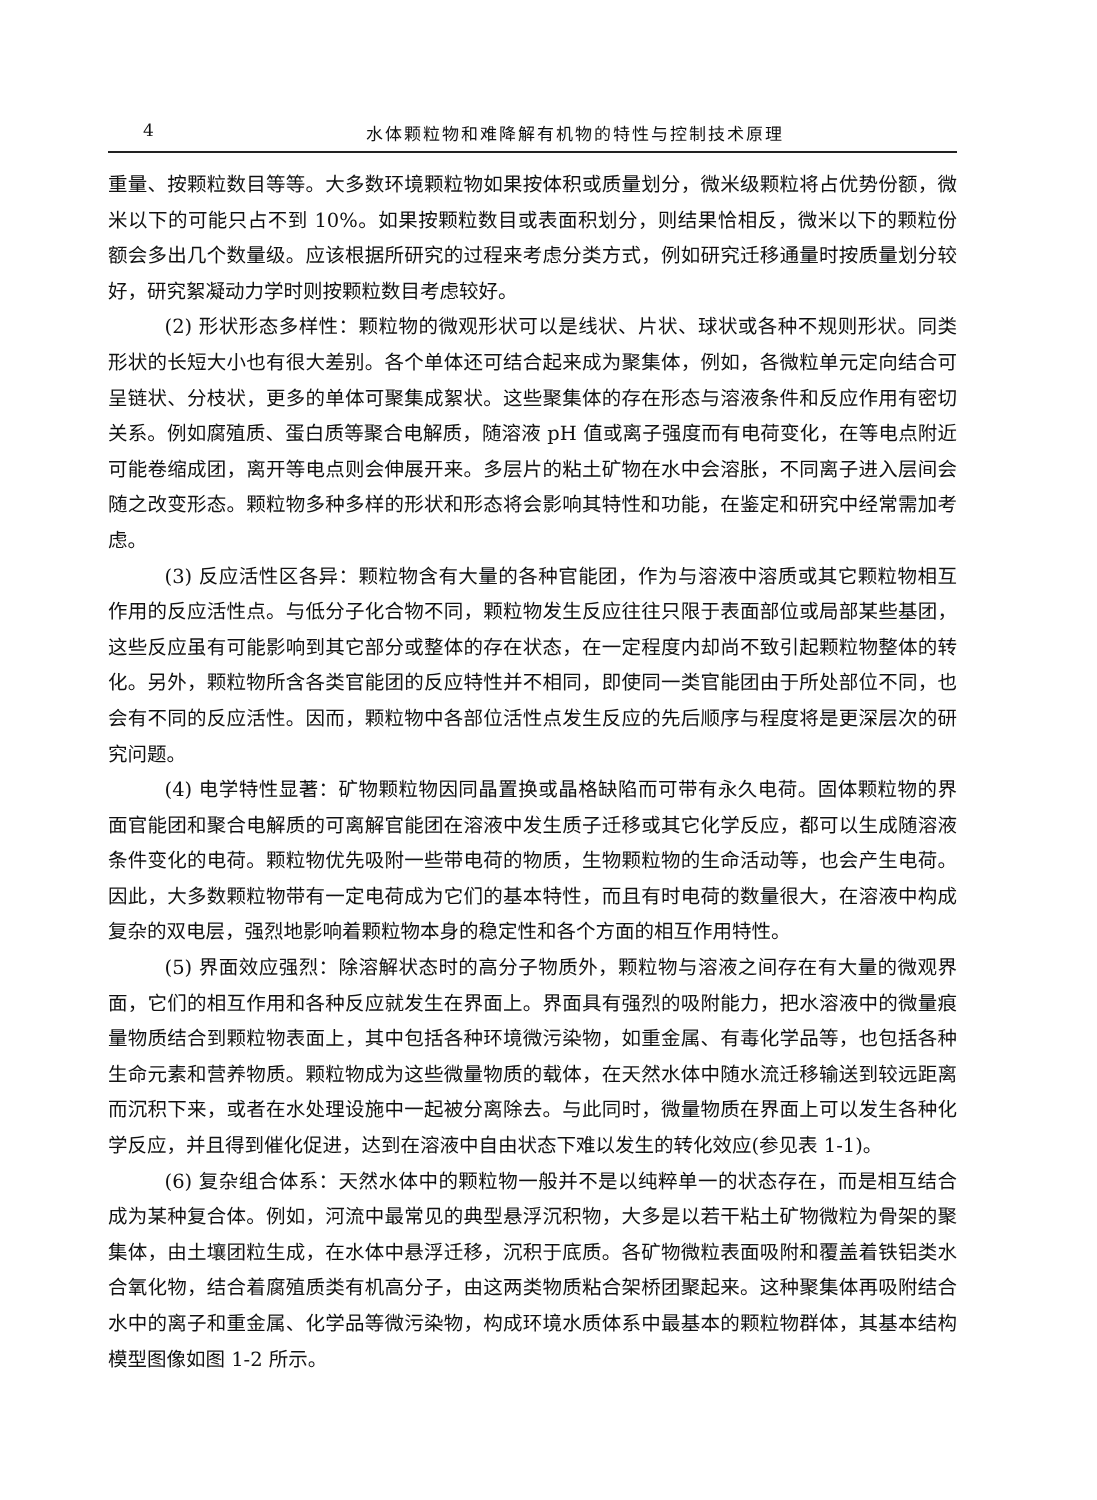4 水体颗粒物和难降解有机物的特性与控制技术原理
重量、按颗粒数目等等。大多数环境颗粒物如果按体积或质量划分，微米级颗粒将占优势份额，微米以下的可能只占不到 10%。如果按颗粒数目或表面积划分，则结果恰相反，微米以下的颗粒份额会多出几个数量级。应该根据所研究的过程来考虑分类方式，例如研究迁移通量时按质量划分较好，研究絮凝动力学时则按颗粒数目考虑较好。
(2) 形状形态多样性：颗粒物的微观形状可以是线状、片状、球状或各种不规则形状。同类形状的长短大小也有很大差别。各个单体还可结合起来成为聚集体，例如，各微粒单元定向结合可呈链状、分枝状，更多的单体可聚集成絮状。这些聚集体的存在形态与溶液条件和反应作用有密切关系。例如腐殖质、蛋白质等聚合电解质，随溶液 pH 值或离子强度而有电荷变化，在等电点附近可能卷缩成团，离开等电点则会伸展开来。多层片的粘土矿物在水中会溶胀，不同离子进入层间会随之改变形态。颗粒物多种多样的形状和形态将会影响其特性和功能，在鉴定和研究中经常需加考虑。
(3) 反应活性区各异：颗粒物含有大量的各种官能团，作为与溶液中溶质或其它颗粒物相互作用的反应活性点。与低分子化合物不同，颗粒物发生反应往往只限于表面部位或局部某些基团，这些反应虽有可能影响到其它部分或整体的存在状态，在一定程度内却尚不致引起颗粒物整体的转化。另外，颗粒物所含各类官能团的反应特性并不相同，即使同一类官能团由于所处部位不同，也会有不同的反应活性。因而，颗粒物中各部位活性点发生反应的先后顺序与程度将是更深层次的研究问题。
(4) 电学特性显著：矿物颗粒物因同晶置换或晶格缺陷而可带有永久电荷。固体颗粒物的界面官能团和聚合电解质的可离解官能团在溶液中发生质子迁移或其它化学反应，都可以生成随溶液条件变化的电荷。颗粒物优先吸附一些带电荷的物质，生物颗粒物的生命活动等，也会产生电荷。因此，大多数颗粒物带有一定电荷成为它们的基本特性，而且有时电荷的数量很大，在溶液中构成复杂的双电层，强烈地影响着颗粒物本身的稳定性和各个方面的相互作用特性。
(5) 界面效应强烈：除溶解状态时的高分子物质外，颗粒物与溶液之间存在有大量的微观界面，它们的相互作用和各种反应就发生在界面上。界面具有强烈的吸附能力，把水溶液中的微量痕量物质结合到颗粒物表面上，其中包括各种环境微污染物，如重金属、有毒化学品等，也包括各种生命元素和营养物质。颗粒物成为这些微量物质的载体，在天然水体中随水流迁移输送到较远距离而沉积下来，或者在水处理设施中一起被分离除去。与此同时，微量物质在界面上可以发生各种化学反应，并且得到催化促进，达到在溶液中自由状态下难以发生的转化效应(参见表 1-1)。
(6) 复杂组合体系：天然水体中的颗粒物一般并不是以纯粹单一的状态存在，而是相互结合成为某种复合体。例如，河流中最常见的典型悬浮沉积物，大多是以若干粘土矿物微粒为骨架的聚集体，由土壤团粒生成，在水体中悬浮迁移，沉积于底质。各矿物微粒表面吸附和覆盖着铁铝类水合氧化物，结合着腐殖质类有机高分子，由这两类物质粘合架桥团聚起来。这种聚集体再吸附结合水中的离子和重金属、化学品等微污染物，构成环境水质体系中最基本的颗粒物群体，其基本结构模型图像如图 1-2 所示。